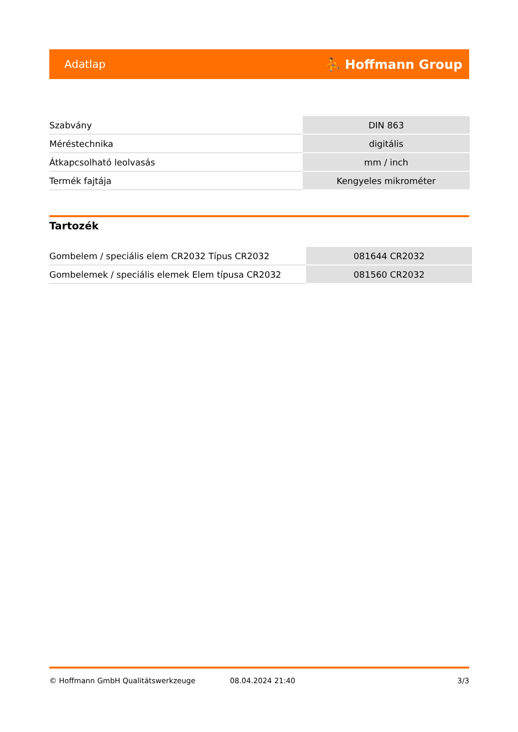Adatlap ⛹ Hoffmann Group
| Szabvány | DIN 863 |
| Méréstechnika | digitális |
| Átkapcsolható leolvasás | mm / inch |
| Termék fajtája | Kengyeles mikrométer |
Tartozék
| Gombelem / speciális elem CR2032 Típus CR2032 | 081644 CR2032 |
| Gombelemek / speciális elemek Elem típusa CR2032 | 081560 CR2032 |
© Hoffmann GmbH Qualitätswerkzeuge 08.04.2024 21:40 3/3